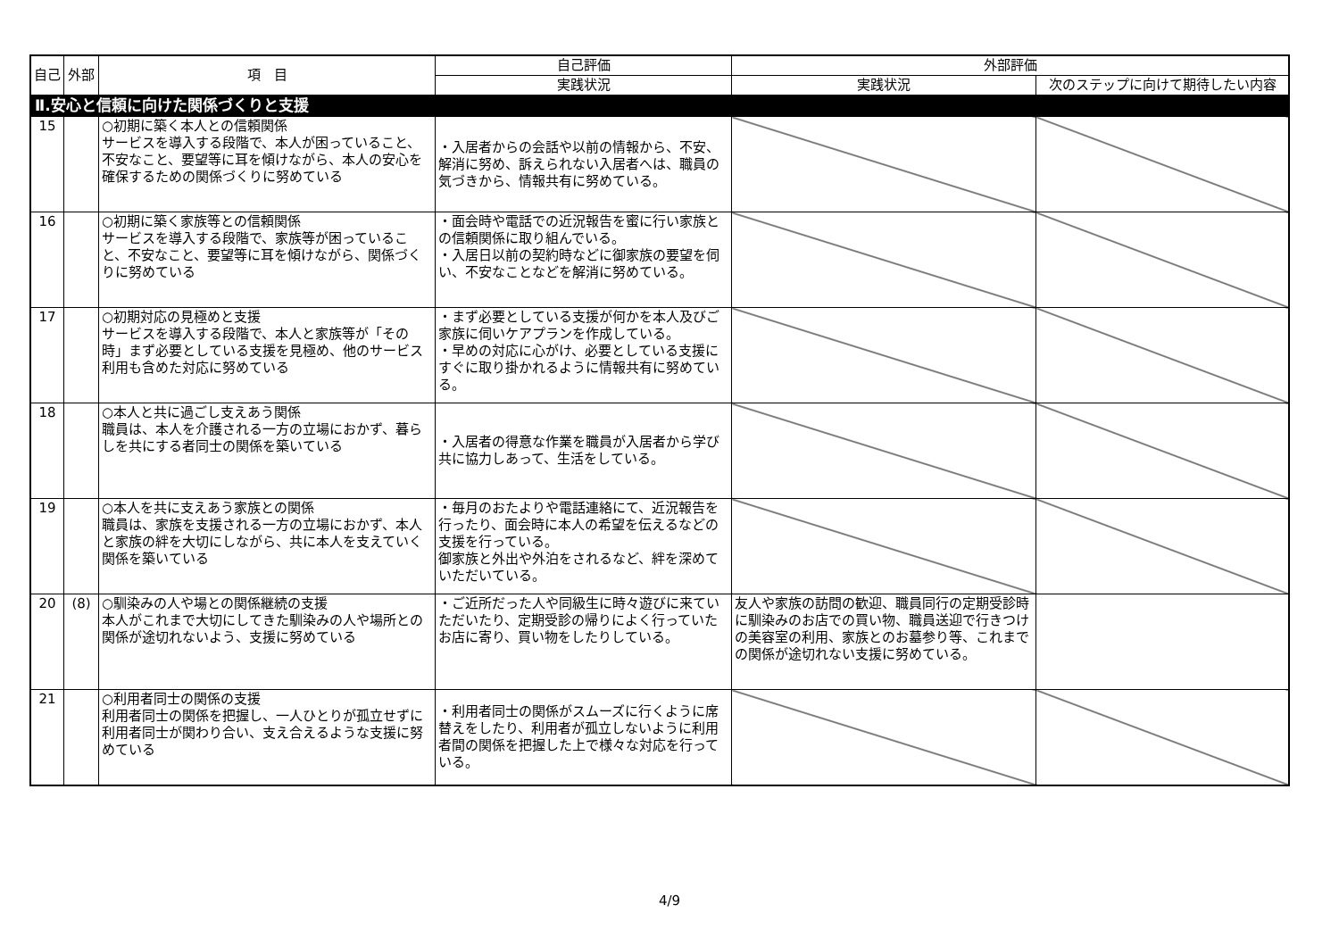| 自己 | 外部 | 項 目 | 自己評価 | 外部評価 | |
| --- | --- | --- | --- | --- | --- |
| | | | 実践状況 | 実践状況 | 次のステップに向けて期待したい内容 |
| Ⅱ.安心と信頼に向けた関係づくりと支援 | | | | | |
| 15 | | ○初期に築く本人との信頼関係 サービスを導入する段階で、本人が困っていること、不安なこと、要望等に耳を傾けながら、本人の安心を確保するための関係づくりに努めている | ・入居者からの会話や以前の情報から、不安、解消に努め、訴えられない入居者へは、職員の気づきから、情報共有に努めている。 | | |
| 16 | | ○初期に築く家族等との信頼関係 サービスを導入する段階で、家族等が困っていること、不安なこと、要望等に耳を傾けながら、関係づくりに努めている | ・面会時や電話での近況報告を蜜に行い家族との信頼関係に取り組んでいる。 ・入居日以前の契約時などに御家族の要望を伺い、不安なことなどを解消に努めている。 | | |
| 17 | | ○初期対応の見極めと支援 サービスを導入する段階で、本人と家族等が「その時」まず必要としている支援を見極め、他のサービス利用も含めた対応に努めている | ・まず必要としている支援が何かを本人及びご家族に伺いケアプランを作成している。 ・早めの対応に心がけ、必要としている支援にすぐに取り掛かれるように情報共有に努めている。 | | |
| 18 | | ○本人と共に過ごし支えあう関係 職員は、本人を介護される一方の立場におかず、暮らしを共にする者同士の関係を築いている | ・入居者の得意な作業を職員が入居者から学び共に協力しあって、生活をしている。 | | |
| 19 | | ○本人を共に支えあう家族との関係 職員は、家族を支援される一方の立場におかず、本人と家族の絆を大切にしながら、共に本人を支えていく関係を築いている | ・毎月のおたよりや電話連絡にて、近況報告を行ったり、面会時に本人の希望を伝えるなどの支援を行っている。 御家族と外出や外泊をされるなど、絆を深めていただいている。 | | |
| 20 | (8) | ○馴染みの人や場との関係継続の支援 本人がこれまで大切にしてきた馴染みの人や場所との関係が途切れないよう、支援に努めている | ・ご近所だった人や同級生に時々遊びに来ていただいたり、定期受診の帰りによく行っていたお店に寄り、買い物をしたりしている。 | 友人や家族の訪問の歓迎、職員同行の定期受診時に馴染みのお店での買い物、職員送迎で行きつけの美容室の利用、家族とのお墓参り等、これまでの関係が途切れない支援に努めている。 | |
| 21 | | ○利用者同士の関係の支援 利用者同士の関係を把握し、一人ひとりが孤立せずに利用者同士が関わり合い、支え合えるような支援に努めている | ・利用者同士の関係がスムーズに行くように席替えをしたり、利用者が孤立しないように利用者間の関係を把握した上で様々な対応を行っている。 | | |
4/9